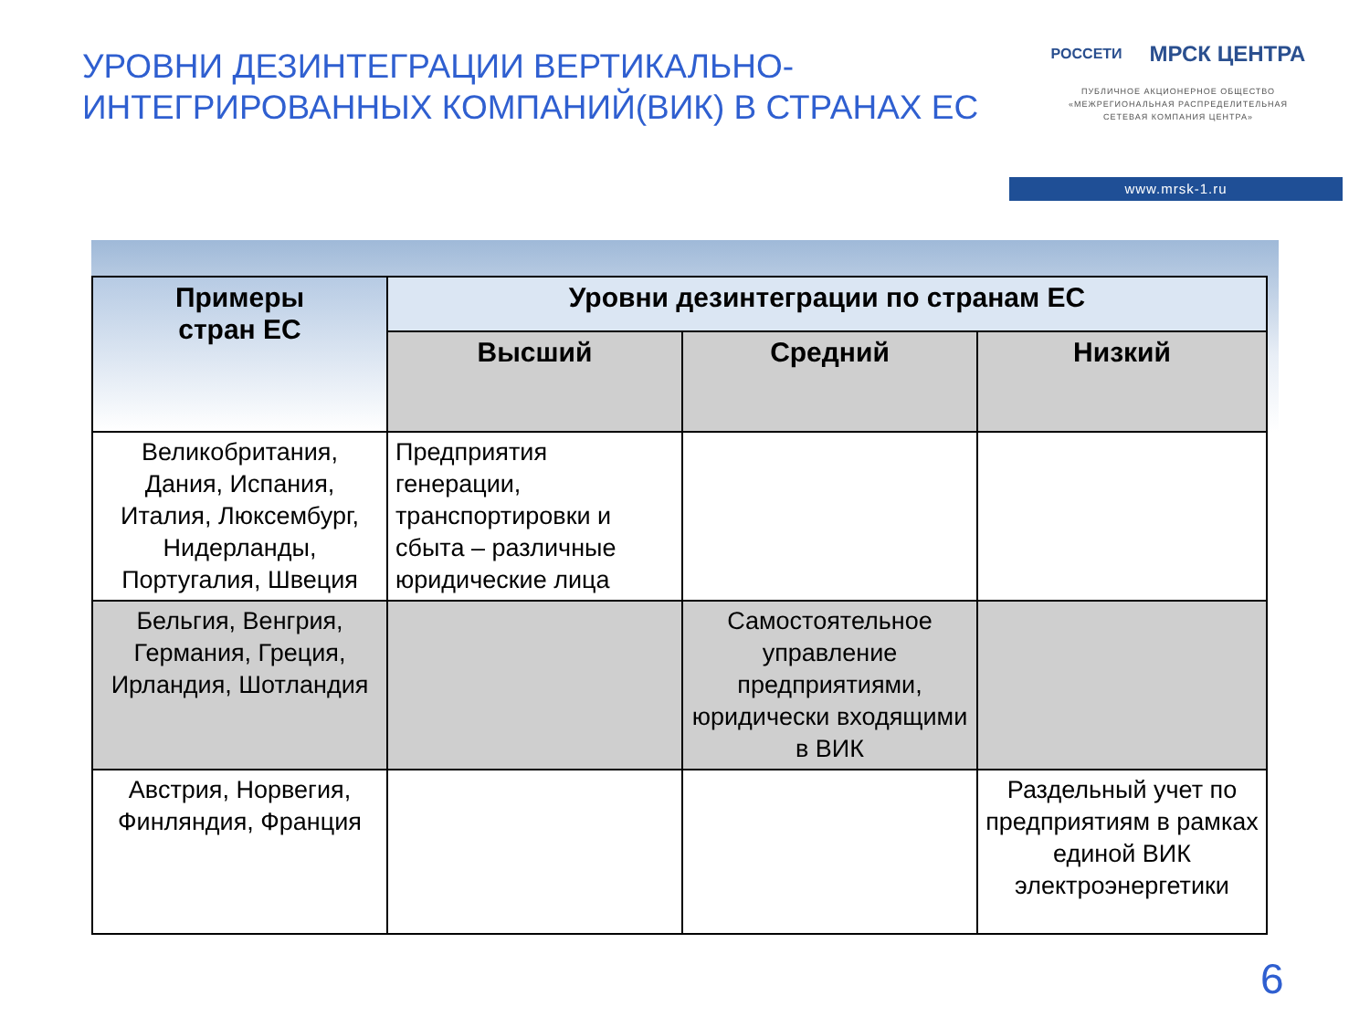УРОВНИ ДЕЗИНТЕГРАЦИИ ВЕРТИКАЛЬНО-ИНТЕГРИРОВАННЫХ КОМПАНИЙ(ВИК) В СТРАНАХ ЕС
РОССЕТИ МРСК ЦЕНТРА
ПУБЛИЧНОЕ АКЦИОНЕРНОЕ ОБЩЕСТВО
«МЕЖРЕГИОНАЛЬНАЯ РАСПРЕДЕЛИТЕЛЬНАЯ
СЕТЕВАЯ КОМПАНИЯ ЦЕНТРА»
www.mrsk-1.ru
| Примеры стран ЕС | Уровни дезинтеграции по странам ЕС | | |
| --- | --- | --- | --- |
| | Высший | Средний | Низкий |
| Великобритания, Дания, Испания, Италия, Люксембург, Нидерланды, Португалия, Швеция | Предприятия генерации, транспортировки и сбыта – различные юридические лица | | |
| Бельгия, Венгрия, Германия, Греция, Ирландия, Шотландия | | Самостоятельное управление предприятиями, юридически входящими в ВИК | |
| Австрия, Норвегия, Финляндия, Франция | | | Раздельный учет по предприятиям в рамках единой ВИК электроэнергетики |
6